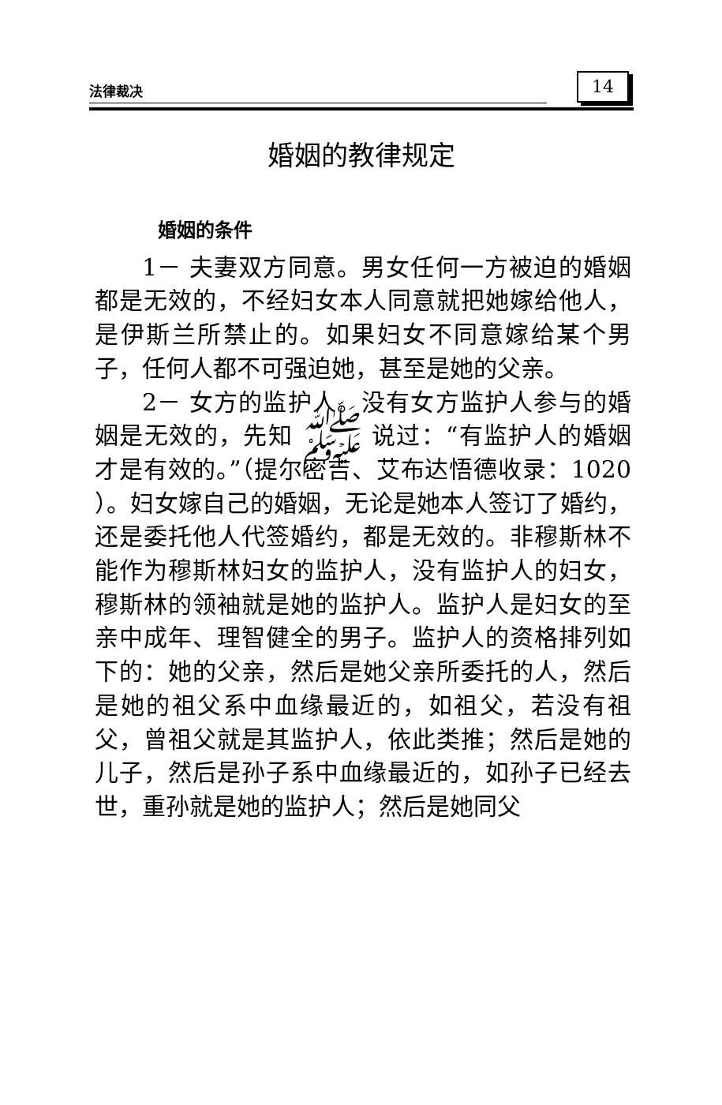法律裁决 14
婚姻的教律规定
婚姻的条件
1－ 夫妻双方同意。男女任何一方被迫的婚姻都是无效的，不经妇女本人同意就把她嫁给他人，是伊斯兰所禁止的。如果妇女不同意嫁给某个男子，任何人都不可强迫她，甚至是她的父亲。
2－ 女方的监护人。没有女方监护人参与的婚姻是无效的，先知 ﷺ 说过：“有监护人的婚姻才是有效的。”（提尔密吉、艾布达悟德收录：1020 ）。妇女嫁自己的婚姻，无论是她本人签订了婚约，还是委托他人代签婚约，都是无效的。非穆斯林不能作为穆斯林妇女的监护人，没有监护人的妇女，穆斯林的领袖就是她的监护人。监护人是妇女的至亲中成年、理智健全的男子。监护人的资格排列如下的：她的父亲，然后是她父亲所委托的人，然后是她的祖父系中血缘最近的，如祖父，若没有祖父，曾祖父就是其监护人，依此类推；然后是她的儿子，然后是孙子系中血缘最近的，如孙子已经去世，重孙就是她的监护人；然后是她同父